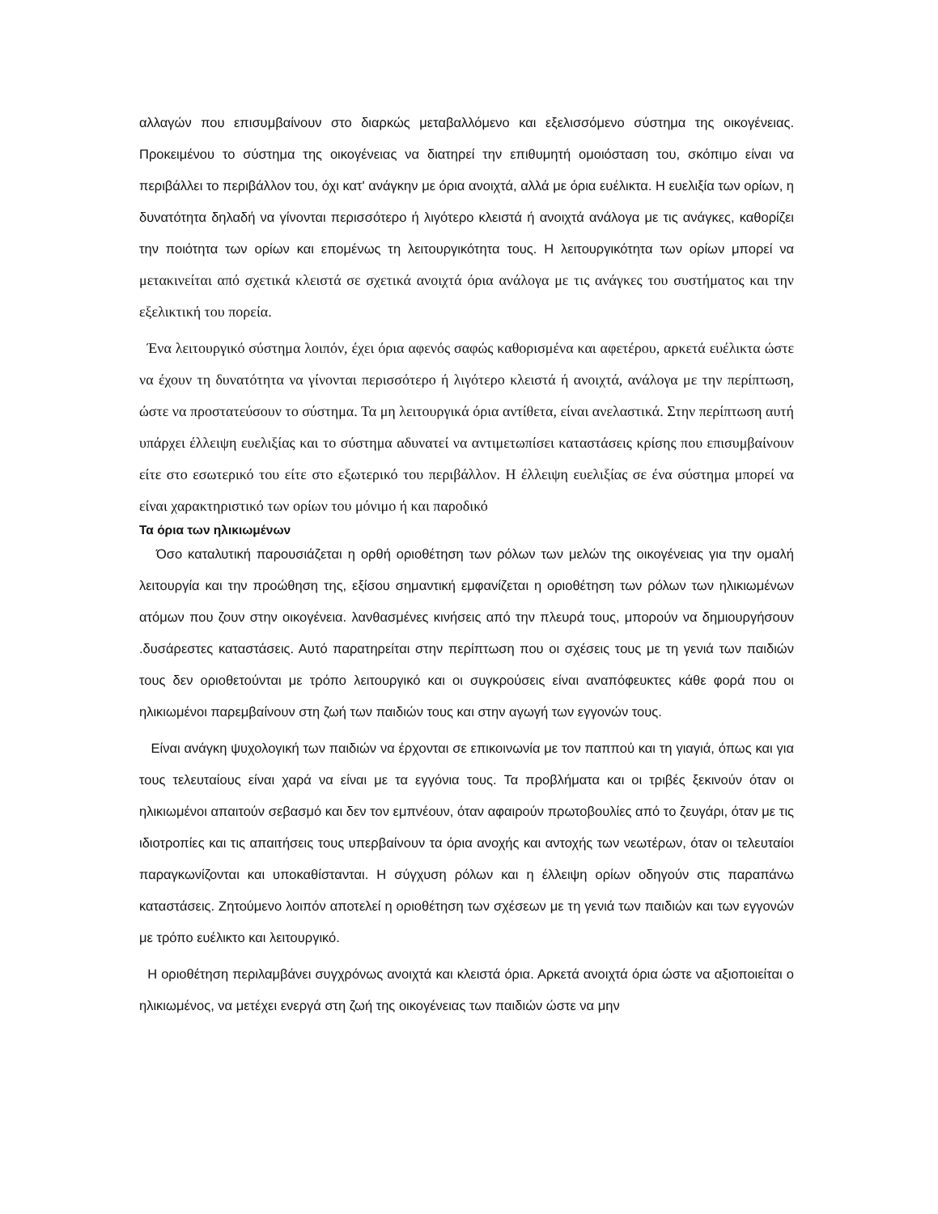αλλαγών που επισυμβαίνουν στο διαρκώς μεταβαλλόμενο και εξελισσόμενο σύστημα της οικογένειας. Προκειμένου το σύστημα της οικογένειας να διατηρεί την επιθυμητή ομοιόσταση του, σκόπιμο είναι να περιβάλλει το περιβάλλον του, όχι κατ' ανάγκην με όρια ανοιχτά, αλλά με όρια ευέλικτα. Η ευελιξία των ορίων, η δυνατότητα δηλαδή να γίνονται περισσότερο ή λιγότερο κλειστά ή ανοιχτά ανάλογα με τις ανάγκες, καθορίζει την ποιότητα των ορίων και επομένως τη λειτουργικότητα τους. Η λειτουργικότητα των ορίων μπορεί να μετακινείται από σχετικά κλειστά σε σχετικά ανοιχτά όρια ανάλογα με τις ανάγκες του συστήματος και την εξελικτική του πορεία.
Ένα λειτουργικό σύστημα λοιπόν, έχει όρια αφενός σαφώς καθορισμένα και αφετέρου, αρκετά ευέλικτα ώστε να έχουν τη δυνατότητα να γίνονται περισσότερο ή λιγότερο κλειστά ή ανοιχτά, ανάλογα με την περίπτωση, ώστε να προστατεύσουν το σύστημα. Τα μη λειτουργικά όρια αντίθετα, είναι ανελαστικά. Στην περίπτωση αυτή υπάρχει έλλειψη ευελιξίας και το σύστημα αδυνατεί να αντιμετωπίσει καταστάσεις κρίσης που επισυμβαίνουν είτε στο εσωτερικό του είτε στο εξωτερικό του περιβάλλον. Η έλλειψη ευελιξίας σε ένα σύστημα μπορεί να είναι χαρακτηριστικό των ορίων του μόνιμο ή και παροδικό
Τα όρια των ηλικιωμένων
Όσο καταλυτική παρουσιάζεται η ορθή οριοθέτηση των ρόλων των μελών της οικογένειας για την ομαλή λειτουργία και την προώθηση της, εξίσου σημαντική εμφανίζεται η οριοθέτηση των ρόλων των ηλικιωμένων ατόμων που ζουν στην οικογένεια. λανθασμένες κινήσεις από την πλευρά τους, μπορούν να δημιουργήσουν .δυσάρεστες καταστάσεις. Αυτό παρατηρείται στην περίπτωση που οι σχέσεις τους με τη γενιά των παιδιών τους δεν οριοθετούνται με τρόπο λειτουργικό και οι συγκρούσεις είναι αναπόφευκτες κάθε φορά που οι ηλικιωμένοι παρεμβαίνουν στη ζωή των παιδιών τους και στην αγωγή των εγγονών τους.
Είναι ανάγκη ψυχολογική των παιδιών να έρχονται σε επικοινωνία με τον παππού και τη γιαγιά, όπως και για τους τελευταίους είναι χαρά να είναι με τα εγγόνια τους. Τα προβλήματα και οι τριβές ξεκινούν όταν οι ηλικιωμένοι απαιτούν σεβασμό και δεν τον εμπνέουν, όταν αφαιρούν πρωτοβουλίες από το ζευγάρι, όταν με τις ιδιοτροπίες και τις απαιτήσεις τους υπερβαίνουν τα όρια ανοχής και αντοχής των νεωτέρων, όταν οι τελευταίοι παραγκωνίζονται και υποκαθίστανται. Η σύγχυση ρόλων και η έλλειψη ορίων οδηγούν στις παραπάνω καταστάσεις. Ζητούμενο λοιπόν αποτελεί η οριοθέτηση των σχέσεων με τη γενιά των παιδιών και των εγγονών με τρόπο ευέλικτο και λειτουργικό.
Η οριοθέτηση περιλαμβάνει συγχρόνως ανοιχτά και κλειστά όρια. Αρκετά ανοιχτά όρια ώστε να αξιοποιείται ο ηλικιωμένος, να μετέχει ενεργά στη ζωή της οικογένειας των παιδιών ώστε να μην